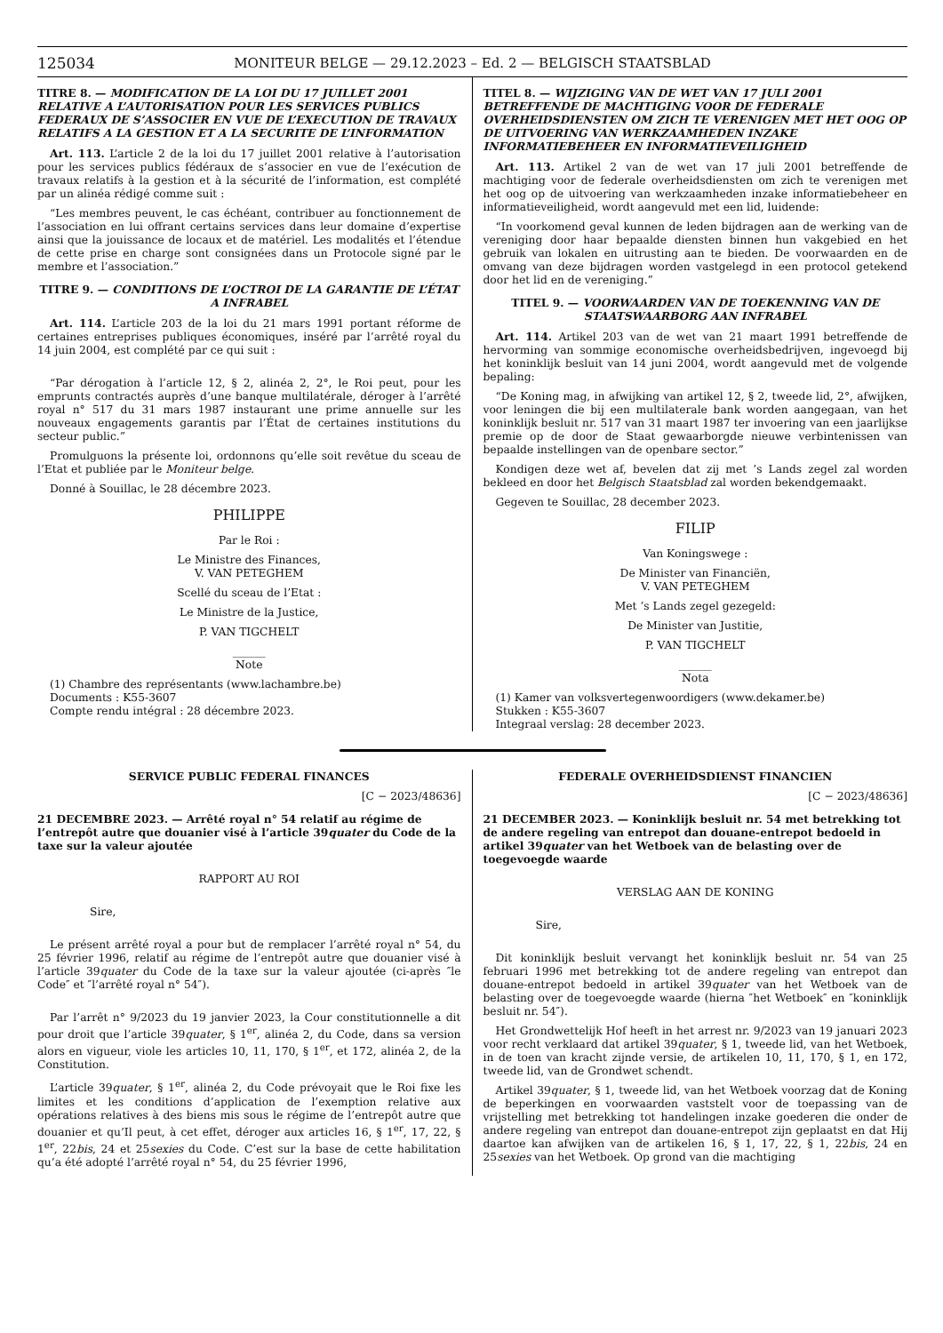125034 MONITEUR BELGE — 29.12.2023 – Ed. 2 — BELGISCH STAATSBLAD
TITRE 8. — MODIFICATION DE LA LOI DU 17 JUILLET 2001 RELATIVE A L’AUTORISATION POUR LES SERVICES PUBLICS FEDERAUX DE S’ASSOCIER EN VUE DE L’EXECUTION DE TRAVAUX RELATIFS A LA GESTION ET A LA SECURITE DE L’INFORMATION
Art. 113. L’article 2 de la loi du 17 juillet 2001 relative à l’autorisation pour les services publics fédéraux de s’associer en vue de l’exécution de travaux relatifs à la gestion et à la sécurité de l’information, est complété par un alinéa rédigé comme suit :
“Les membres peuvent, le cas échéant, contribuer au fonctionnement de l’association en lui offrant certains services dans leur domaine d’expertise ainsi que la jouissance de locaux et de matériel. Les modalités et l’étendue de cette prise en charge sont consignées dans un Protocole signé par le membre et l’association.”
TITRE 9. — CONDITIONS DE L’OCTROI DE LA GARANTIE DE L’ÉTAT A INFRABEL
Art. 114. L’article 203 de la loi du 21 mars 1991 portant réforme de certaines entreprises publiques économiques, inséré par l’arrêté royal du 14 juin 2004, est complété par ce qui suit :
“Par dérogation à l’article 12, § 2, alinéa 2, 2°, le Roi peut, pour les emprunts contractés auprès d’une banque multilatérale, déroger à l’arrêté royal n° 517 du 31 mars 1987 instaurant une prime annuelle sur les nouveaux engagements garantis par l’État de certaines institutions du secteur public.”
Promulguons la présente loi, ordonnons qu’elle soit revêtue du sceau de l’Etat et publiée par le Moniteur belge.
Donné à Souillac, le 28 décembre 2023.
PHILIPPE
Par le Roi :
Le Ministre des Finances,
V. VAN PETEGHEM
Scellé du sceau de l’Etat :
Le Ministre de la Justice,
P. VAN TIGCHELT
______
Note
(1) Chambre des représentants (www.lachambre.be)
Documents : K55-3607
Compte rendu intégral : 28 décembre 2023.
TITEL 8. — WIJZIGING VAN DE WET VAN 17 JULI 2001 BETREFFENDE DE MACHTIGING VOOR DE FEDERALE OVERHEIDSDIENSTEN OM ZICH TE VERENIGEN MET HET OOG OP DE UITVOERING VAN WERKZAAMHEDEN INZAKE INFORMATIEBEHEER EN INFORMATIEVEILIGHEID
Art. 113. Artikel 2 van de wet van 17 juli 2001 betreffende de machtiging voor de federale overheidsdiensten om zich te verenigen met het oog op de uitvoering van werkzaamheden inzake informatiebeheer en informatieveiligheid, wordt aangevuld met een lid, luidende:
“In voorkomend geval kunnen de leden bijdragen aan de werking van de vereniging door haar bepaalde diensten binnen hun vakgebied en het gebruik van lokalen en uitrusting aan te bieden. De voorwaarden en de omvang van deze bijdragen worden vastgelegd in een protocol getekend door het lid en de vereniging.”
TITEL 9. — VOORWAARDEN VAN DE TOEKENNING VAN DE STAATSWAARBORG AAN INFRABEL
Art. 114. Artikel 203 van de wet van 21 maart 1991 betreffende de hervorming van sommige economische overheidsbedrijven, ingevoegd bij het koninklijk besluit van 14 juni 2004, wordt aangevuld met de volgende bepaling:
“De Koning mag, in afwijking van artikel 12, § 2, tweede lid, 2°, afwijken, voor leningen die bij een multilaterale bank worden aangegaan, van het koninklijk besluit nr. 517 van 31 maart 1987 ter invoering van een jaarlijkse premie op de door de Staat gewaarborgde nieuwe verbintenissen van bepaalde instellingen van de openbare sector.”
Kondigen deze wet af, bevelen dat zij met ’s Lands zegel zal worden bekleed en door het Belgisch Staatsblad zal worden bekendgemaakt.
Gegeven te Souillac, 28 december 2023.
FILIP
Van Koningswege :
De Minister van Financiën,
V. VAN PETEGHEM
Met ’s Lands zegel gezegeld:
De Minister van Justitie,
P. VAN TIGCHELT
______
Nota
(1) Kamer van volksvertegenwoordigers (www.dekamer.be)
Stukken : K55-3607
Integraal verslag: 28 december 2023.
SERVICE PUBLIC FEDERAL FINANCES
[C − 2023/48636]
21 DECEMBRE 2023. — Arrêté royal n° 54 relatif au régime de l’entrepôt autre que douanier visé à l’article 39quater du Code de la taxe sur la valeur ajoutée
RAPPORT AU ROI
Sire,
Le présent arrêté royal a pour but de remplacer l’arrêté royal n° 54, du 25 février 1996, relatif au régime de l’entrepôt autre que douanier visé à l’article 39quater du Code de la taxe sur la valeur ajoutée (ci-après ″le Code″ et ″l’arrêté royal n° 54″).
Par l’arrêt n° 9/2023 du 19 janvier 2023, la Cour constitutionnelle a dit pour droit que l’article 39quater, § 1<sup>er</sup>, alinéa 2, du Code, dans sa version alors en vigueur, viole les articles 10, 11, 170, § 1<sup>er</sup>, et 172, alinéa 2, de la Constitution.
L’article 39quater, § 1<sup>er</sup>, alinéa 2, du Code prévoyait que le Roi fixe les limites et les conditions d’application de l’exemption relative aux opérations relatives à des biens mis sous le régime de l’entrepôt autre que douanier et qu’Il peut, à cet effet, déroger aux articles 16, § 1<sup>er</sup>, 17, 22, § 1<sup>er</sup>, 22bis, 24 et 25sexies du Code. C’est sur la base de cette habilitation qu’a été adopté l’arrêté royal n° 54, du 25 février 1996,
FEDERALE OVERHEIDSDIENST FINANCIEN
[C − 2023/48636]
21 DECEMBER 2023. — Koninklijk besluit nr. 54 met betrekking tot de andere regeling van entrepot dan douane-entrepot bedoeld in artikel 39quater van het Wetboek van de belasting over de toegevoegde waarde
VERSLAG AAN DE KONING
Sire,
Dit koninklijk besluit vervangt het koninklijk besluit nr. 54 van 25 februari 1996 met betrekking tot de andere regeling van entrepot dan douane-entrepot bedoeld in artikel 39quater van het Wetboek van de belasting over de toegevoegde waarde (hierna ″het Wetboek″ en ″koninklijk besluit nr. 54″).
Het Grondwettelijk Hof heeft in het arrest nr. 9/2023 van 19 januari 2023 voor recht verklaard dat artikel 39quater, § 1, tweede lid, van het Wetboek, in de toen van kracht zijnde versie, de artikelen 10, 11, 170, § 1, en 172, tweede lid, van de Grondwet schendt.
Artikel 39quater, § 1, tweede lid, van het Wetboek voorzag dat de Koning de beperkingen en voorwaarden vaststelt voor de toepassing van de vrijstelling met betrekking tot handelingen inzake goederen die onder de andere regeling van entrepot dan douane-entrepot zijn geplaatst en dat Hij daartoe kan afwijken van de artikelen 16, § 1, 17, 22, § 1, 22bis, 24 en 25sexies van het Wetboek. Op grond van die machtiging